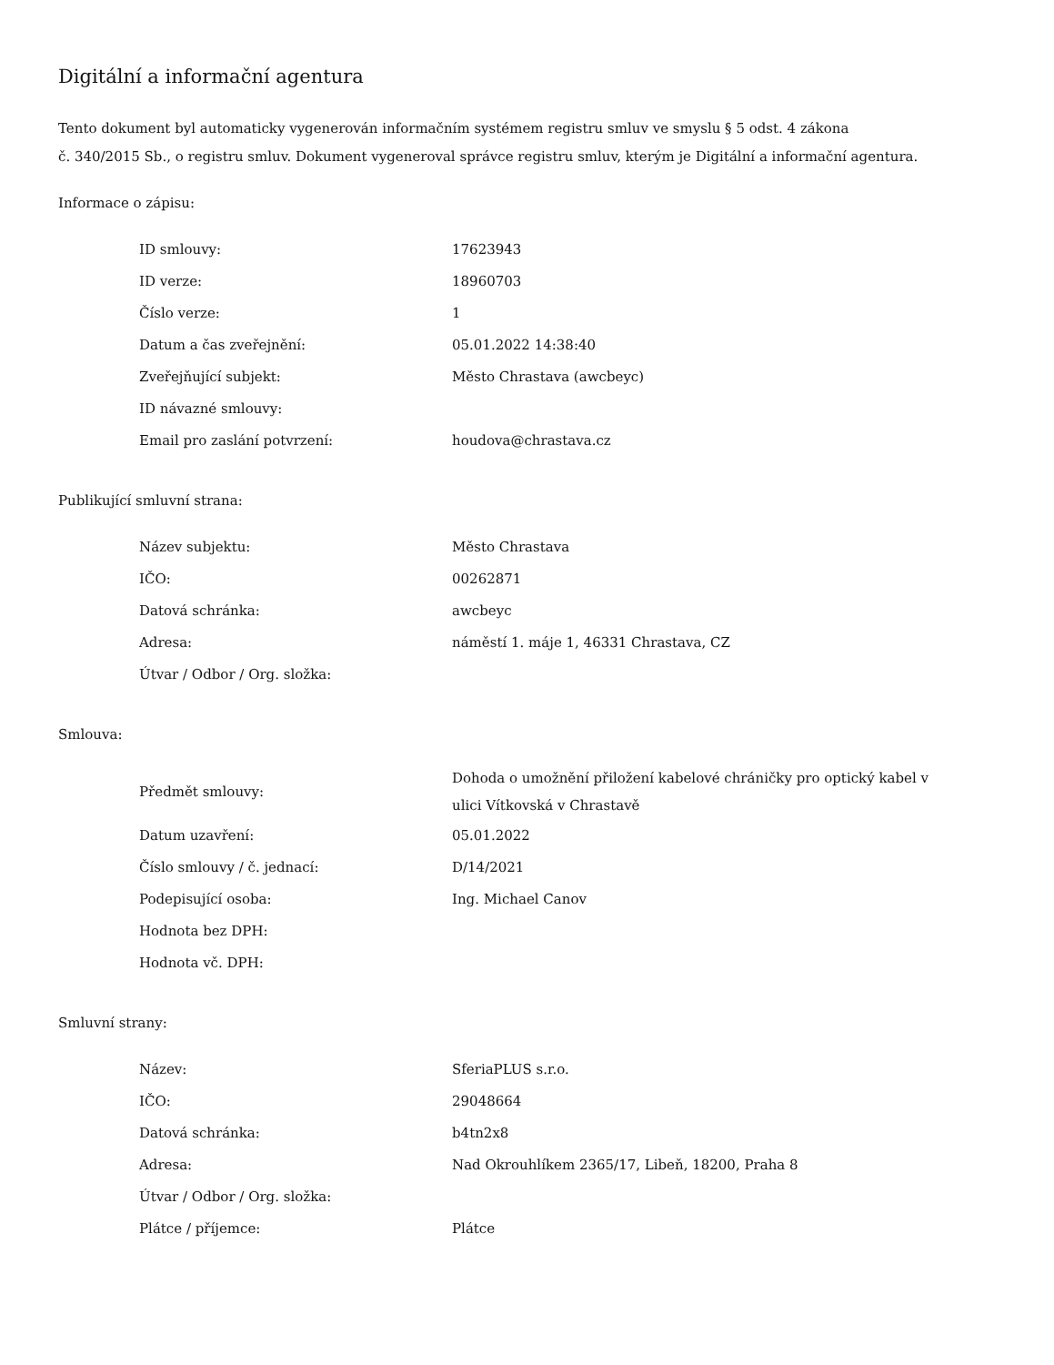Digitální a informační agentura
Tento dokument byl automaticky vygenerován informačním systémem registru smluv ve smyslu § 5 odst. 4 zákona
č. 340/2015 Sb., o registru smluv. Dokument vygeneroval správce registru smluv, kterým je Digitální a informační agentura.
Informace o zápisu:
| ID smlouvy: | 17623943 |
| ID verze: | 18960703 |
| Číslo verze: | 1 |
| Datum a čas zveřejnění: | 05.01.2022 14:38:40 |
| Zveřejňující subjekt: | Město Chrastava (awcbeyc) |
| ID návazné smlouvy: | |
| Email pro zaslání potvrzení: | houdova@chrastava.cz |
Publikující smluvní strana:
| Název subjektu: | Město Chrastava |
| IČO: | 00262871 |
| Datová schránka: | awcbeyc |
| Adresa: | náměstí 1. máje 1, 46331 Chrastava, CZ |
| Útvar / Odbor / Org. složka: | |
Smlouva:
| Předmět smlouvy: | Dohoda o umožnění přiložení kabelové chráničky pro optický kabel v ulici Vítkovská v Chrastavě |
| Datum uzavření: | 05.01.2022 |
| Číslo smlouvy / č. jednací: | D/14/2021 |
| Podepisující osoba: | Ing. Michael Canov |
| Hodnota bez DPH: | |
| Hodnota vč. DPH: | |
Smluvní strany:
| Název: | SferiaPLUS s.r.o. |
| IČO: | 29048664 |
| Datová schránka: | b4tn2x8 |
| Adresa: | Nad Okrouhlíkem 2365/17, Libeň, 18200, Praha 8 |
| Útvar / Odbor / Org. složka: | |
| Plátce / příjemce: | Plátce |